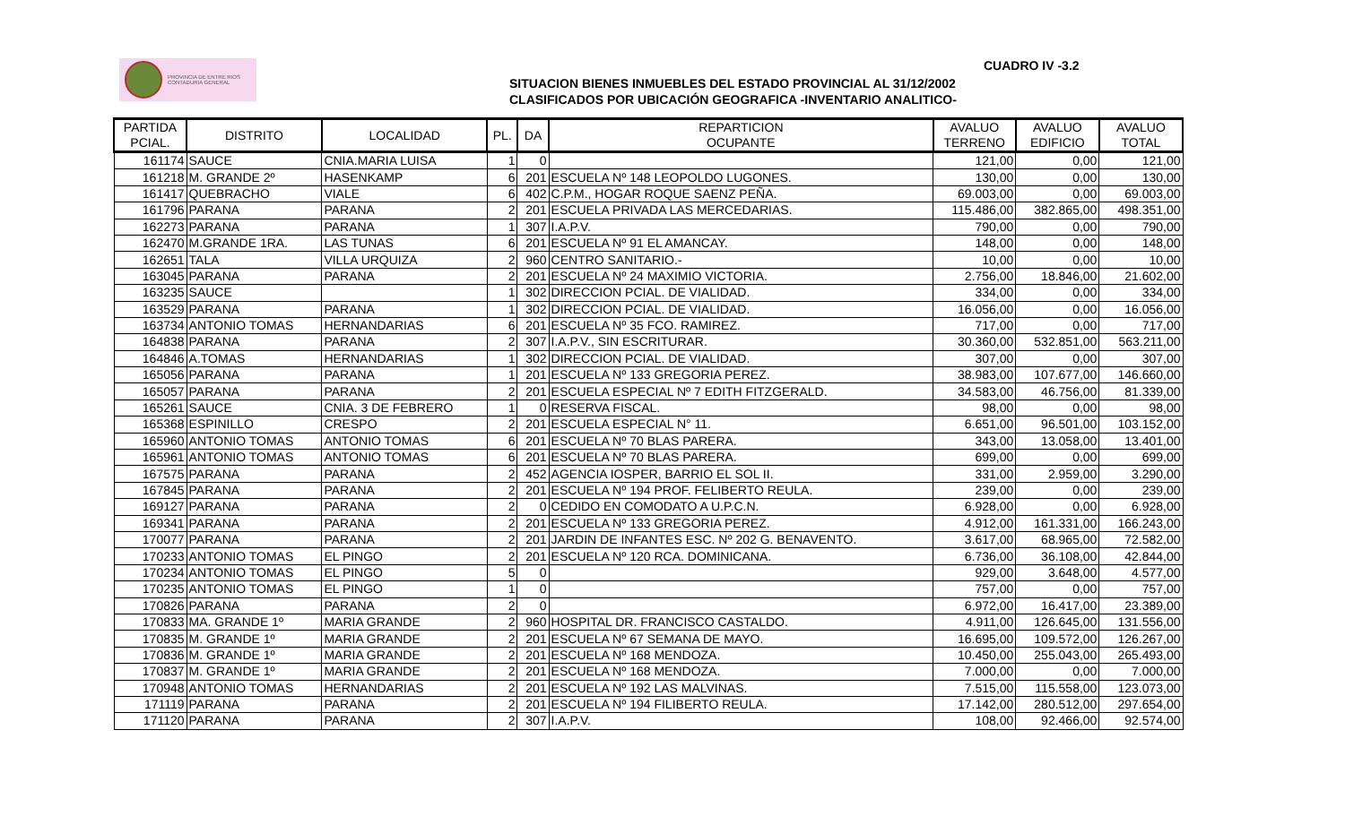PROVINCIA DE ENTRE RIOS
CONTADURIA GENERAL
CUADRO IV -3.2
SITUACION BIENES INMUEBLES DEL ESTADO PROVINCIAL AL 31/12/2002
CLASIFICADOS POR UBICACIÓN GEOGRAFICA -INVENTARIO ANALITICO-
| PARTIDA PCIAL. | DISTRITO | LOCALIDAD | PL. | DA | REPARTICION OCUPANTE | AVALUO TERRENO | AVALUO EDIFICIO | AVALUO TOTAL |
| --- | --- | --- | --- | --- | --- | --- | --- | --- |
| 161174 | SAUCE | CNIA.MARIA LUISA | 1 | 0 | | 121,00 | 0,00 | 121,00 |
| 161218 | M. GRANDE 2º | HASENKAMP | 6 | 201 | ESCUELA Nº 148 LEOPOLDO LUGONES. | 130,00 | 0,00 | 130,00 |
| 161417 | QUEBRACHO | VIALE | 6 | 402 | C.P.M., HOGAR ROQUE SAENZ PEÑA. | 69.003,00 | 0,00 | 69.003,00 |
| 161796 | PARANA | PARANA | 2 | 201 | ESCUELA PRIVADA LAS MERCEDARIAS. | 115.486,00 | 382.865,00 | 498.351,00 |
| 162273 | PARANA | PARANA | 1 | 307 | I.A.P.V. | 790,00 | 0,00 | 790,00 |
| 162470 | M.GRANDE 1RA. | LAS TUNAS | 6 | 201 | ESCUELA Nº 91 EL AMANCAY. | 148,00 | 0,00 | 148,00 |
| 162651 | TALA | VILLA URQUIZA | 2 | 960 | CENTRO SANITARIO.- | 10,00 | 0,00 | 10,00 |
| 163045 | PARANA | PARANA | 2 | 201 | ESCUELA Nº 24 MAXIMIO VICTORIA. | 2.756,00 | 18.846,00 | 21.602,00 |
| 163235 | SAUCE | | 1 | 302 | DIRECCION PCIAL. DE VIALIDAD. | 334,00 | 0,00 | 334,00 |
| 163529 | PARANA | PARANA | 1 | 302 | DIRECCION PCIAL. DE VIALIDAD. | 16.056,00 | 0,00 | 16.056,00 |
| 163734 | ANTONIO TOMAS | HERNANDARIAS | 6 | 201 | ESCUELA Nº 35 FCO. RAMIREZ. | 717,00 | 0,00 | 717,00 |
| 164838 | PARANA | PARANA | 2 | 307 | I.A.P.V., SIN ESCRITURAR. | 30.360,00 | 532.851,00 | 563.211,00 |
| 164846 | A.TOMAS | HERNANDARIAS | 1 | 302 | DIRECCION PCIAL. DE VIALIDAD. | 307,00 | 0,00 | 307,00 |
| 165056 | PARANA | PARANA | 1 | 201 | ESCUELA Nº 133 GREGORIA PEREZ. | 38.983,00 | 107.677,00 | 146.660,00 |
| 165057 | PARANA | PARANA | 2 | 201 | ESCUELA ESPECIAL Nº 7 EDITH FITZGERALD. | 34.583,00 | 46.756,00 | 81.339,00 |
| 165261 | SAUCE | CNIA. 3 DE FEBRERO | 1 | 0 | RESERVA FISCAL. | 98,00 | 0,00 | 98,00 |
| 165368 | ESPINILLO | CRESPO | 2 | 201 | ESCUELA ESPECIAL N° 11. | 6.651,00 | 96.501,00 | 103.152,00 |
| 165960 | ANTONIO TOMAS | ANTONIO TOMAS | 6 | 201 | ESCUELA Nº 70 BLAS PARERA. | 343,00 | 13.058,00 | 13.401,00 |
| 165961 | ANTONIO TOMAS | ANTONIO TOMAS | 6 | 201 | ESCUELA Nº 70 BLAS PARERA. | 699,00 | 0,00 | 699,00 |
| 167575 | PARANA | PARANA | 2 | 452 | AGENCIA IOSPER, BARRIO EL SOL II. | 331,00 | 2.959,00 | 3.290,00 |
| 167845 | PARANA | PARANA | 2 | 201 | ESCUELA Nº 194 PROF. FELIBERTO REULA. | 239,00 | 0,00 | 239,00 |
| 169127 | PARANA | PARANA | 2 | 0 | CEDIDO EN COMODATO A U.P.C.N. | 6.928,00 | 0,00 | 6.928,00 |
| 169341 | PARANA | PARANA | 2 | 201 | ESCUELA Nº 133 GREGORIA PEREZ. | 4.912,00 | 161.331,00 | 166.243,00 |
| 170077 | PARANA | PARANA | 2 | 201 | JARDIN DE INFANTES ESC. Nº 202 G. BENAVENTO. | 3.617,00 | 68.965,00 | 72.582,00 |
| 170233 | ANTONIO TOMAS | EL PINGO | 2 | 201 | ESCUELA Nº 120 RCA. DOMINICANA. | 6.736,00 | 36.108,00 | 42.844,00 |
| 170234 | ANTONIO TOMAS | EL PINGO | 5 | 0 | | 929,00 | 3.648,00 | 4.577,00 |
| 170235 | ANTONIO TOMAS | EL PINGO | 1 | 0 | | 757,00 | 0,00 | 757,00 |
| 170826 | PARANA | PARANA | 2 | 0 | | 6.972,00 | 16.417,00 | 23.389,00 |
| 170833 | MA. GRANDE 1º | MARIA GRANDE | 2 | 960 | HOSPITAL DR. FRANCISCO CASTALDO. | 4.911,00 | 126.645,00 | 131.556,00 |
| 170835 | M. GRANDE 1º | MARIA GRANDE | 2 | 201 | ESCUELA Nº 67 SEMANA DE MAYO. | 16.695,00 | 109.572,00 | 126.267,00 |
| 170836 | M. GRANDE 1º | MARIA GRANDE | 2 | 201 | ESCUELA Nº 168 MENDOZA. | 10.450,00 | 255.043,00 | 265.493,00 |
| 170837 | M. GRANDE 1º | MARIA GRANDE | 2 | 201 | ESCUELA Nº 168 MENDOZA. | 7.000,00 | 0,00 | 7.000,00 |
| 170948 | ANTONIO TOMAS | HERNANDARIAS | 2 | 201 | ESCUELA Nº 192 LAS MALVINAS. | 7.515,00 | 115.558,00 | 123.073,00 |
| 171119 | PARANA | PARANA | 2 | 201 | ESCUELA Nº 194 FILIBERTO REULA. | 17.142,00 | 280.512,00 | 297.654,00 |
| 171120 | PARANA | PARANA | 2 | 307 | I.A.P.V. | 108,00 | 92.466,00 | 92.574,00 |